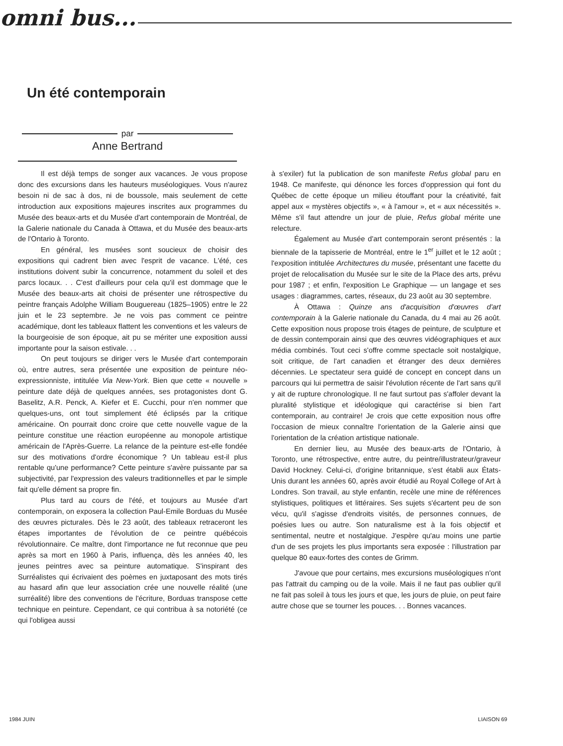omni bus...
Un été contemporain
par
Anne Bertrand
Il est déjà temps de songer aux vacances. Je vous propose donc des excursions dans les hauteurs muséologiques. Vous n'aurez besoin ni de sac à dos, ni de boussole, mais seulement de cette introduction aux expositions majeures inscrites aux programmes du Musée des beaux-arts et du Musée d'art contemporain de Montréal, de la Galerie nationale du Canada à Ottawa, et du Musée des beaux-arts de l'Ontario à Toronto.
En général, les musées sont soucieux de choisir des expositions qui cadrent bien avec l'esprit de vacance. L'été, ces institutions doivent subir la concurrence, notamment du soleil et des parcs locaux. . . C'est d'ailleurs pour cela qu'il est dommage que le Musée des beaux-arts ait choisi de présenter une rétrospective du peintre français Adolphe William Bouguereau (1825–1905) entre le 22 juin et le 23 septembre. Je ne vois pas comment ce peintre académique, dont les tableaux flattent les conventions et les valeurs de la bourgeoisie de son époque, ait pu se mériter une exposition aussi importante pour la saison estivale. . .
On peut toujours se diriger vers le Musée d'art contemporain où, entre autres, sera présentée une exposition de peinture néo-expressionniste, intitulée Via New-York. Bien que cette « nouvelle » peinture date déjà de quelques années, ses protagonistes dont G. Baselitz, A.R. Penck, A. Kiefer et E. Cucchi, pour n'en nommer que quelques-uns, ont tout simplement été éclipsés par la critique américaine. On pourrait donc croire que cette nouvelle vague de la peinture constitue une réaction européenne au monopole artistique américain de l'Après-Guerre. La relance de la peinture est-elle fondée sur des motivations d'ordre économique ? Un tableau est-il plus rentable qu'une performance? Cette peinture s'avère puissante par sa subjectivité, par l'expression des valeurs traditionnelles et par le simple fait qu'elle dément sa propre fin.
Plus tard au cours de l'été, et toujours au Musée d'art contemporain, on exposera la collection Paul-Emile Borduas du Musée des œuvres picturales. Dès le 23 août, des tableaux retraceront les étapes importantes de l'évolution de ce peintre québécois révolutionnaire. Ce maître, dont l'importance ne fut reconnue que peu après sa mort en 1960 à Paris, influença, dès les années 40, les jeunes peintres avec sa peinture automatique. S'inspirant des Surréalistes qui écrivaient des poèmes en juxtaposant des mots tirés au hasard afin que leur association crée une nouvelle réalité (une surréalité) libre des conventions de l'écriture, Borduas transpose cette technique en peinture. Cependant, ce qui contribua à sa notoriété (ce qui l'obligea aussi
à s'exiler) fut la publication de son manifeste Refus global paru en 1948. Ce manifeste, qui dénonce les forces d'oppression qui font du Québec de cette époque un milieu étouffant pour la créativité, fait appel aux « mystères objectifs », « à l'amour », et « aux nécessités ». Même s'il faut attendre un jour de pluie, Refus global mérite une relecture.
Également au Musée d'art contemporain seront présentés : la biennale de la tapisserie de Montréal, entre le 1<sup>er</sup> juillet et le 12 août ; l'exposition intitulée Architectures du musée, présentant une facette du projet de relocalisation du Musée sur le site de la Place des arts, prévu pour 1987 ; et enfin, l'exposition Le Graphique — un langage et ses usages : diagrammes, cartes, réseaux, du 23 août au 30 septembre.
À Ottawa : Quinze ans d'acquisition d'œuvres d'art contemporain à la Galerie nationale du Canada, du 4 mai au 26 août. Cette exposition nous propose trois étages de peinture, de sculpture et de dessin contemporain ainsi que des œuvres vidéographiques et aux média combinés. Tout ceci s'offre comme spectacle soit nostalgique, soit critique, de l'art canadien et étranger des deux dernières décennies. Le spectateur sera guidé de concept en concept dans un parcours qui lui permettra de saisir l'évolution récente de l'art sans qu'il y ait de rupture chronologique. Il ne faut surtout pas s'affoler devant la pluralité stylistique et idéologique qui caractérise si bien l'art contemporain, au contraire! Je crois que cette exposition nous offre l'occasion de mieux connaître l'orientation de la Galerie ainsi que l'orientation de la création artistique nationale.
En dernier lieu, au Musée des beaux-arts de l'Ontario, à Toronto, une rétrospective, entre autre, du peintre/illustrateur/graveur David Hockney. Celui-ci, d'origine britannique, s'est établi aux États-Unis durant les années 60, après avoir étudié au Royal College of Art à Londres. Son travail, au style enfantin, recèle une mine de références stylistiques, politiques et littéraires. Ses sujets s'écartent peu de son vécu, qu'il s'agisse d'endroits visités, de personnes connues, de poésies lues ou autre. Son naturalisme est à la fois objectif et sentimental, neutre et nostalgique. J'espère qu'au moins une partie d'un de ses projets les plus importants sera exposée : l'illustration par quelque 80 eaux-fortes des contes de Grimm.
J'avoue que pour certains, mes excursions muséologiques n'ont pas l'attrait du camping ou de la voile. Mais il ne faut pas oublier qu'il ne fait pas soleil à tous les jours et que, les jours de pluie, on peut faire autre chose que se tourner les pouces. . . Bonnes vacances.
1984 JUIN LIAISON 69